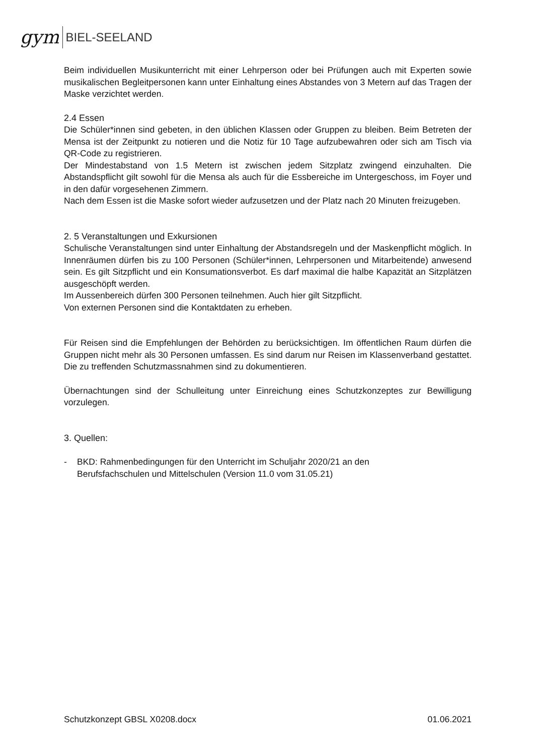gym BIEL-SEELAND
Beim individuellen Musikunterricht mit einer Lehrperson oder bei Prüfungen auch mit Experten sowie musikalischen Begleitpersonen kann unter Einhaltung eines Abstandes von 3 Metern auf das Tragen der Maske verzichtet werden.
2.4 Essen
Die Schüler*innen sind gebeten, in den üblichen Klassen oder Gruppen zu bleiben. Beim Betreten der Mensa ist der Zeitpunkt zu notieren und die Notiz für 10 Tage aufzubewahren oder sich am Tisch via QR-Code zu registrieren.
Der Mindestabstand von 1.5 Metern ist zwischen jedem Sitzplatz zwingend einzuhalten. Die Abstandspflicht gilt sowohl für die Mensa als auch für die Essbereiche im Untergeschoss, im Foyer und in den dafür vorgesehenen Zimmern.
Nach dem Essen ist die Maske sofort wieder aufzusetzen und der Platz nach 20 Minuten freizugeben.
2. 5 Veranstaltungen und Exkursionen
Schulische Veranstaltungen sind unter Einhaltung der Abstandsregeln und der Maskenpflicht möglich. In Innenräumen dürfen bis zu 100 Personen (Schüler*innen, Lehrpersonen und Mitarbeitende) anwesend sein. Es gilt Sitzpflicht und ein Konsumationsverbot. Es darf maximal die halbe Kapazität an Sitzplätzen ausgeschöpft werden.
Im Aussenbereich dürfen 300 Personen teilnehmen. Auch hier gilt Sitzpflicht.
Von externen Personen sind die Kontaktdaten zu erheben.
Für Reisen sind die Empfehlungen der Behörden zu berücksichtigen. Im öffentlichen Raum dürfen die Gruppen nicht mehr als 30 Personen umfassen. Es sind darum nur Reisen im Klassenverband gestattet. Die zu treffenden Schutzmassnahmen sind zu dokumentieren.
Übernachtungen sind der Schulleitung unter Einreichung eines Schutzkonzeptes zur Bewilligung vorzulegen.
3. Quellen:
- BKD: Rahmenbedingungen für den Unterricht im Schuljahr 2020/21 an den
Berufsfachschulen und Mittelschulen (Version 11.0 vom 31.05.21)
Schutzkonzept GBSL X0208.docx 01.06.2021